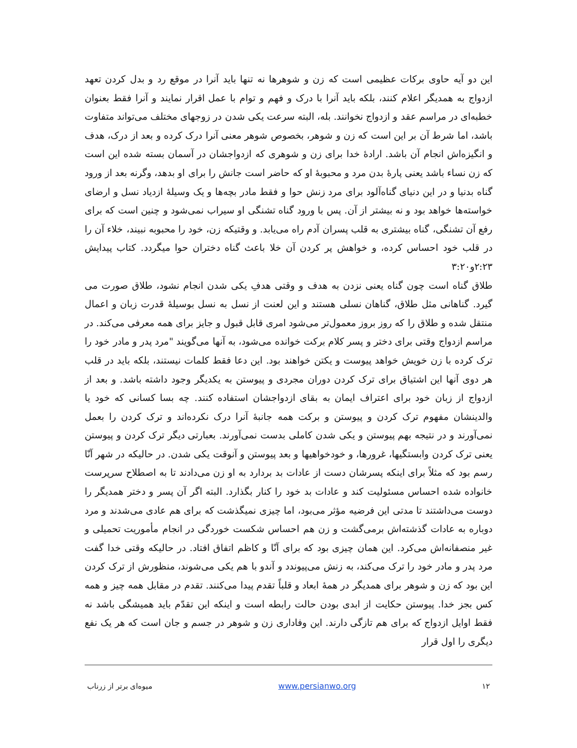این دو آیه حاوی برکات عظیمی است که زن و شوهرها نه تنها باید آنرا در موقع رد و بدل کردن تعهد ازدواج به همدیگر اعلام کنند، بلکه باید آنرا با درک و فهم و توام با عمل اقرار نمایند و آنرا فقط بعنوان خطبه‌ای در مراسم عقد و ازدواج نخوانند. بله، البته سرعت یکی شدن در زوجهای مختلف می‌تواند متفاوت باشد، اما شرط آن بر این است که زن و شوهر، بخصوص شوهر معنی آنرا درک کرده و بعد از درک، هدف و انگیزه‌اش انجام آن باشد. ارادهٔ خدا برای زن و شوهری که ازدواجشان در آسمان بسته شده این است که زن نساء باشد یعنی پارهٔ بدن مرد و محبوبهٔ او که حاضر است جانش را برای او بدهد، وگرنه بعد از ورود گناه بدنیا و در این دنیای گناه‌آلود برای مرد زنش حوا و فقط مادر بچه‌ها و یک وسیلهٔ ازدیاد نسل و ارضای خواسته‌ها خواهد بود و نه بیشتر از آن. پس با ورود گناه تشنگی او سیراب نمی‌شود و چنین است که برای رفع آن تشنگی، گناه بیشتری به قلب پسران آدم راه می‌یابد. و وقتیکه زن، خود را محبوبه نبیند، خلاء آن را در قلب خود احساس کرده، و خواهش پر کردن آن خلا باعث گناه دختران حوا میگردد. کتاب پیدایش ۲:۲۳و۳:۲۰
طلاق گناه است چون گناه یعنی نزدن به هدف و وقتی هدفِ یکی شدن انجام نشود، طلاق صورت می گیرد. گناهانی مثل طلاق، گناهان نسلی هستند و این لعنت از نسل به نسل بوسیلهٔ قدرت زبان و اعمال منتقل شده و طلاق را که روز بروز معمول‌تر می‌شود امری قابل قبول و جایز برای همه معرفی می‌کند. در مراسم ازدواج وقتی برای دختر و پسر کلام برکت خوانده می‌شود، به آنها می‌گویند "مرد پدر و مادر خود را ترک کرده با زن خویش خواهد پیوست و یکتن خواهند بود. این دعا فقط کلمات نیستند، بلکه باید در قلب هر دوی آنها این اشتیاق برای ترک کردن دوران مجردی و پیوستن به یکدیگر وجود داشته باشد. و بعد از ازدواج از زبان خود برای اعتراف ایمان به بقای ازدواجشان استفاده کنند. چه بسا کسانی که خود یا والدینشان مفهوم ترک کردن و پیوستن و برکت همه جانبهٔ آنرا درک نکرده‌اند و ترک کردن را بعمل نمی‌آورند و در نتیجه بهم پیوستن و یکی شدن کاملی بدست نمی‌آورند. بعبارتی دیگر ترک کردن و پیوستن یعنی ترک کردن وابستگیها، غرورها، و خودخواهیها و بعد پیوستن و آنوقت یکی شدن. در حالیکه در شهر آنّا رسم بود که مثلاً برای اینکه پسرشان دست از عادات بد بردارد به او زن می‌دادند تا به اصطلاح سرپرست خانواده شده احساس مسئولیت کند و عادات بد خود را کنار بگذارد. البته اگر آن پسر و دختر همدیگر را دوست می‌داشتند تا مدتی این فرضیه مؤثر می‌بود، اما چیزی نمیگذشت که برای هم عادی می‌شدند و مرد دوباره به عادات گذشته‌اش برمی‌گشت و زن هم احساس شکست خوردگی در انجام مأموریت تحمیلی و غیر منصفانه‌اش می‌کرد. این همان چیزی بود که برای آنّا و کاظم اتفاق افتاد. در حالیکه وقتی خدا گفت مرد پدر و مادر خود را ترک می‌کند، به زنش می‌پیوندد و آندو با هم یکی می‌شوند، منظورش از ترک کردن این بود که زن و شوهر برای همدیگر در همهٔ ابعاد و قلباً تقدم پیدا می‌کنند. تقدم در مقابل همه چیز و همه کس بجز خدا. پیوستن حکایت از ابدی بودن حالت رابطه است و اینکه این تقدّم باید همیشگی باشد نه فقط اوایل ازدواج که برای هم تازگی دارند. این وفاداری زن و شوهر در جسم و جان است که هر یک نفع دیگری را اول قرار
۱۲ www.persianwo.org میوه‌ای برتر از زرناب